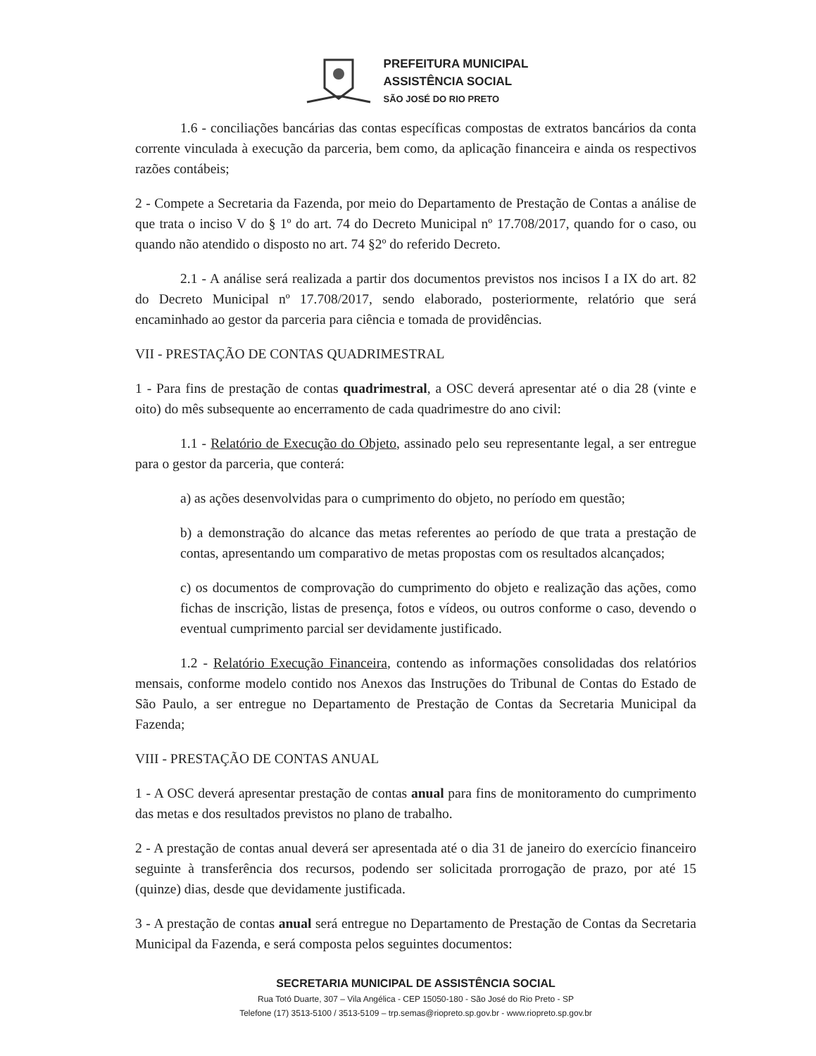PREFEITURA MUNICIPAL
ASSISTÊNCIA SOCIAL
SÃO JOSÉ DO RIO PRETO
1.6 - conciliações bancárias das contas específicas compostas de extratos bancários da conta corrente vinculada à execução da parceria, bem como, da aplicação financeira e ainda os respectivos razões contábeis;
2 - Compete a Secretaria da Fazenda, por meio do Departamento de Prestação de Contas a análise de que trata o inciso V do § 1º do art. 74 do Decreto Municipal nº 17.708/2017, quando for o caso, ou quando não atendido o disposto no art. 74 §2º do referido Decreto.
2.1 - A análise será realizada a partir dos documentos previstos nos incisos I a IX do art. 82 do Decreto Municipal nº 17.708/2017, sendo elaborado, posteriormente, relatório que será encaminhado ao gestor da parceria para ciência e tomada de providências.
VII - PRESTAÇÃO DE CONTAS QUADRIMESTRAL
1 - Para fins de prestação de contas quadrimestral, a OSC deverá apresentar até o dia 28 (vinte e oito) do mês subsequente ao encerramento de cada quadrimestre do ano civil:
1.1 - Relatório de Execução do Objeto, assinado pelo seu representante legal, a ser entregue para o gestor da parceria, que conterá:
a) as ações desenvolvidas para o cumprimento do objeto, no período em questão;
b) a demonstração do alcance das metas referentes ao período de que trata a prestação de contas, apresentando um comparativo de metas propostas com os resultados alcançados;
c) os documentos de comprovação do cumprimento do objeto e realização das ações, como fichas de inscrição, listas de presença, fotos e vídeos, ou outros conforme o caso, devendo o eventual cumprimento parcial ser devidamente justificado.
1.2 - Relatório Execução Financeira, contendo as informações consolidadas dos relatórios mensais, conforme modelo contido nos Anexos das Instruções do Tribunal de Contas do Estado de São Paulo, a ser entregue no Departamento de Prestação de Contas da Secretaria Municipal da Fazenda;
VIII - PRESTAÇÃO DE CONTAS ANUAL
1 - A OSC deverá apresentar prestação de contas anual para fins de monitoramento do cumprimento das metas e dos resultados previstos no plano de trabalho.
2 - A prestação de contas anual deverá ser apresentada até o dia 31 de janeiro do exercício financeiro seguinte à transferência dos recursos, podendo ser solicitada prorrogação de prazo, por até 15 (quinze) dias, desde que devidamente justificada.
3 - A prestação de contas anual será entregue no Departamento de Prestação de Contas da Secretaria Municipal da Fazenda, e será composta pelos seguintes documentos:
SECRETARIA MUNICIPAL DE ASSISTÊNCIA SOCIAL
Rua Totó Duarte, 307 – Vila Angélica - CEP 15050-180 - São José do Rio Preto - SP
Telefone (17) 3513-5100 / 3513-5109 – trp.semas@riopreto.sp.gov.br - www.riopreto.sp.gov.br